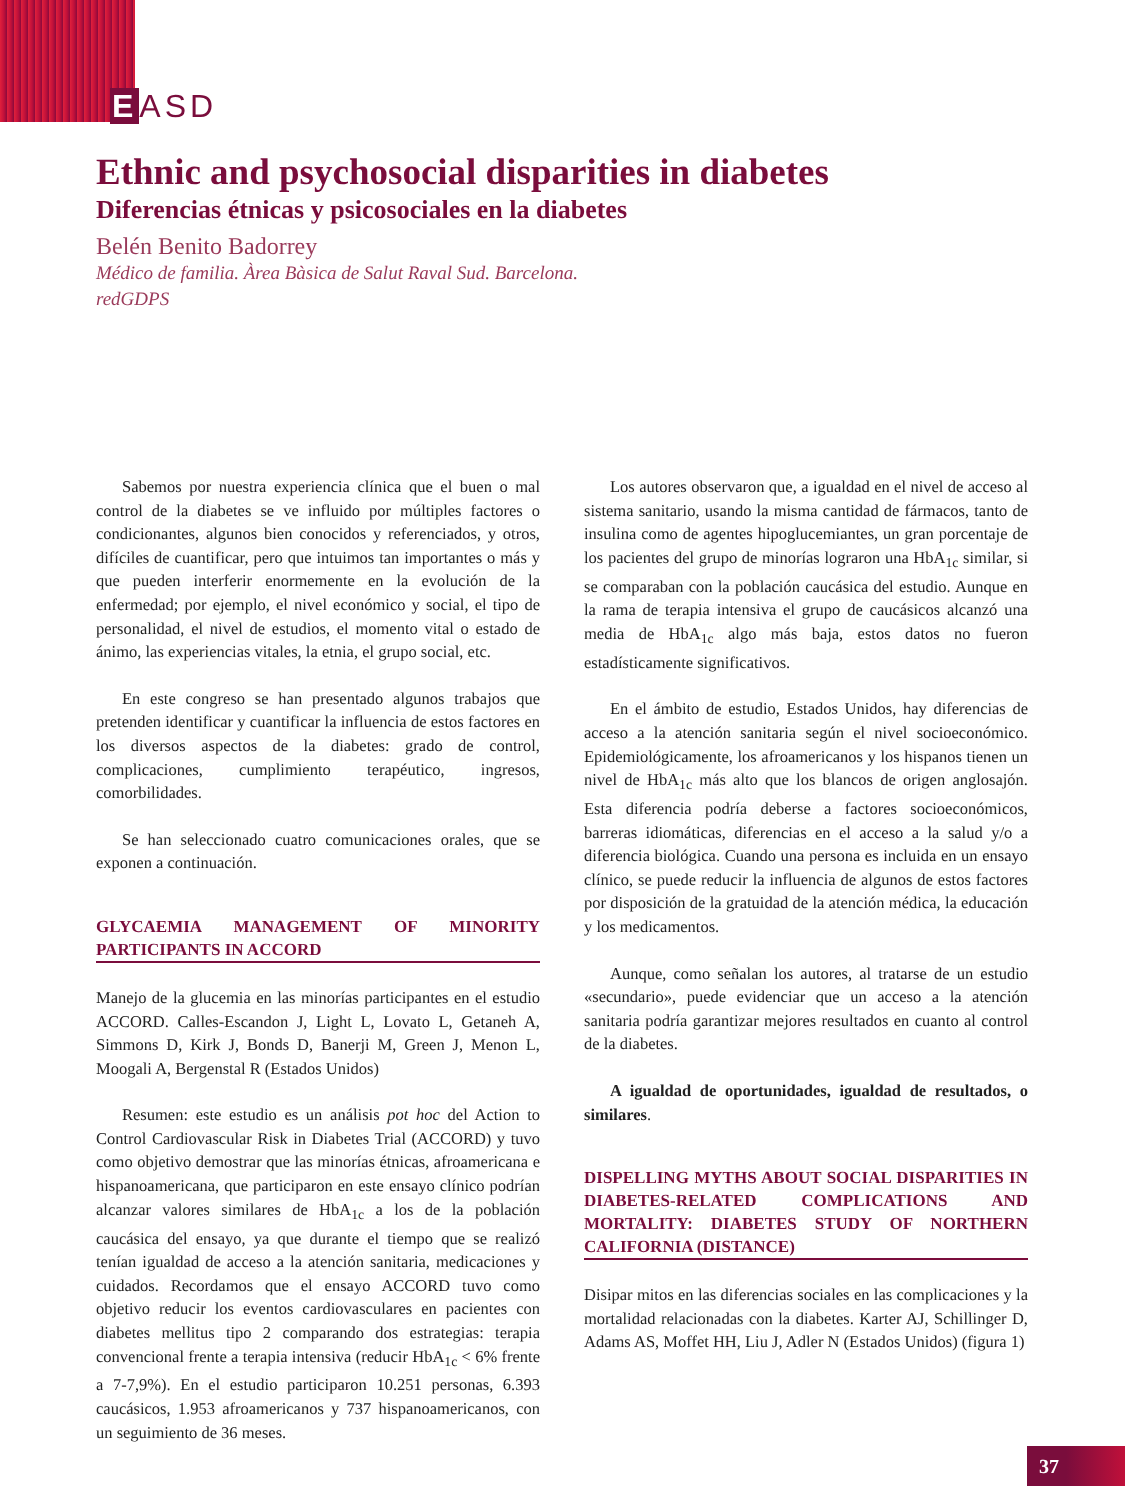EASD
Ethnic and psychosocial disparities in diabetes
Diferencias étnicas y psicosociales en la diabetes
Belén Benito Badorrey
Médico de familia. Àrea Bàsica de Salut Raval Sud. Barcelona.
redGDPS
Sabemos por nuestra experiencia clínica que el buen o mal control de la diabetes se ve influido por múltiples factores o condicionantes, algunos bien conocidos y referenciados, y otros, difíciles de cuantificar, pero que intuimos tan importantes o más y que pueden interferir enormemente en la evolución de la enfermedad; por ejemplo, el nivel económico y social, el tipo de personalidad, el nivel de estudios, el momento vital o estado de ánimo, las experiencias vitales, la etnia, el grupo social, etc.
En este congreso se han presentado algunos trabajos que pretenden identificar y cuantificar la influencia de estos factores en los diversos aspectos de la diabetes: grado de control, complicaciones, cumplimiento terapéutico, ingresos, comorbilidades.
Se han seleccionado cuatro comunicaciones orales, que se exponen a continuación.
GLYCAEMIA MANAGEMENT OF MINORITY PARTICIPANTS IN ACCORD
Manejo de la glucemia en las minorías participantes en el estudio ACCORD. Calles-Escandon J, Light L, Lovato L, Getaneh A, Simmons D, Kirk J, Bonds D, Banerji M, Green J, Menon L, Moogali A, Bergenstal R (Estados Unidos)
Resumen: este estudio es un análisis pot hoc del Action to Control Cardiovascular Risk in Diabetes Trial (ACCORD) y tuvo como objetivo demostrar que las minorías étnicas, afroamericana e hispanoamericana, que participaron en este ensayo clínico podrían alcanzar valores similares de HbA<sub>1c</sub> a los de la población caucásica del ensayo, ya que durante el tiempo que se realizó tenían igualdad de acceso a la atención sanitaria, medicaciones y cuidados. Recordamos que el ensayo ACCORD tuvo como objetivo reducir los eventos cardiovasculares en pacientes con diabetes mellitus tipo 2 comparando dos estrategias: terapia convencional frente a terapia intensiva (reducir HbA<sub>1c</sub> < 6% frente a 7-7,9%). En el estudio participaron 10.251 personas, 6.393 caucásicos, 1.953 afroamericanos y 737 hispanoamericanos, con un seguimiento de 36 meses.
Los autores observaron que, a igualdad en el nivel de acceso al sistema sanitario, usando la misma cantidad de fármacos, tanto de insulina como de agentes hipoglucemiantes, un gran porcentaje de los pacientes del grupo de minorías lograron una HbA<sub>1c</sub> similar, si se comparaban con la población caucásica del estudio. Aunque en la rama de terapia intensiva el grupo de caucásicos alcanzó una media de HbA<sub>1c</sub> algo más baja, estos datos no fueron estadísticamente significativos.
En el ámbito de estudio, Estados Unidos, hay diferencias de acceso a la atención sanitaria según el nivel socioeconómico. Epidemiológicamente, los afroamericanos y los hispanos tienen un nivel de HbA<sub>1c</sub> más alto que los blancos de origen anglosajón. Esta diferencia podría deberse a factores socioeconómicos, barreras idiomáticas, diferencias en el acceso a la salud y/o a diferencia biológica. Cuando una persona es incluida en un ensayo clínico, se puede reducir la influencia de algunos de estos factores por disposición de la gratuidad de la atención médica, la educación y los medicamentos.
Aunque, como señalan los autores, al tratarse de un estudio «secundario», puede evidenciar que un acceso a la atención sanitaria podría garantizar mejores resultados en cuanto al control de la diabetes.
A igualdad de oportunidades, igualdad de resultados, o similares.
DISPELLING MYTHS ABOUT SOCIAL DISPARITIES IN DIABETES-RELATED COMPLICATIONS AND MORTALITY: DIABETES STUDY OF NORTHERN CALIFORNIA (DISTANCE)
Disipar mitos en las diferencias sociales en las complicaciones y la mortalidad relacionadas con la diabetes. Karter AJ, Schillinger D, Adams AS, Moffet HH, Liu J, Adler N (Estados Unidos) (figura 1)
37